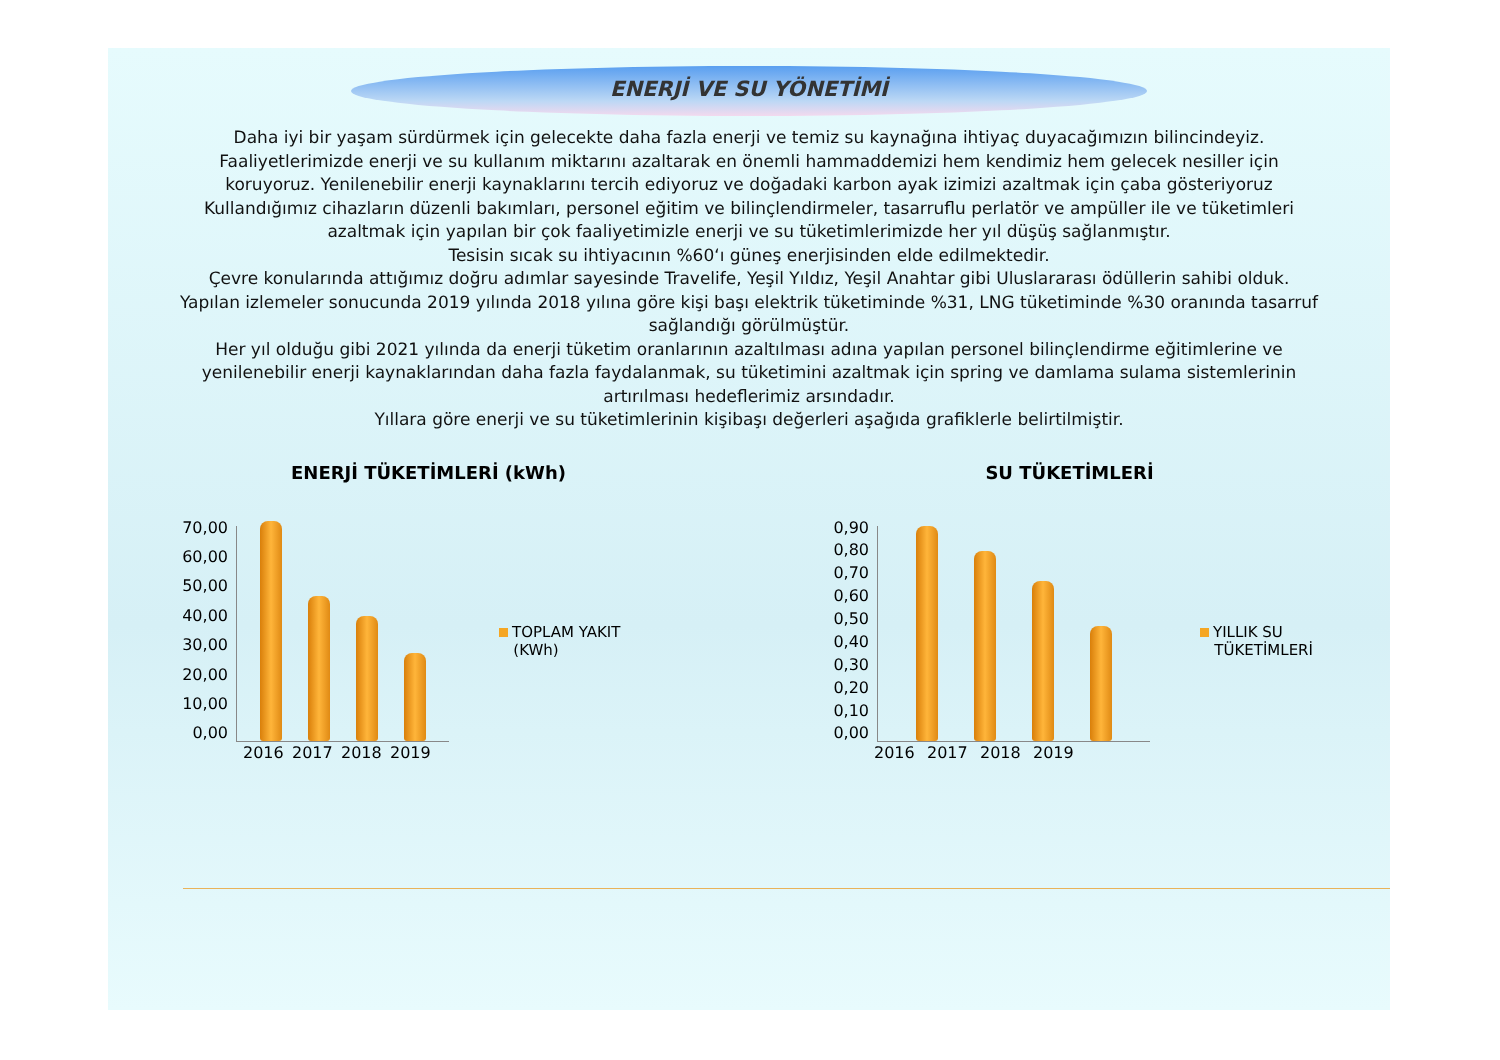ENERJİ VE SU YÖNETİMİ
Daha iyi bir yaşam sürdürmek için gelecekte daha fazla enerji ve temiz su kaynağına ihtiyaç duyacağımızın bilincindeyiz. Faaliyetlerimizde enerji ve su kullanım miktarını azaltarak en önemli hammaddemizi hem kendimiz hem gelecek nesiller için koruyoruz. Yenilenebilir enerji kaynaklarını tercih ediyoruz ve doğadaki karbon ayak izimizi azaltmak için çaba gösteriyoruz
Kullandığımız cihazların düzenli bakımları, personel eğitim ve bilinçlendirmeler, tasarruflu perlatör ve ampüller ile ve tüketimleri azaltmak için yapılan bir çok faaliyetimizle enerji ve su tüketimlerimizde her yıl düşüş sağlanmıştır.
Tesisin sıcak su ihtiyacının %60‘ı güneş enerjisinden elde edilmektedir.
Çevre konularında attığımız doğru adımlar sayesinde Travelife, Yeşil Yıldız, Yeşil Anahtar gibi Uluslararası ödüllerin sahibi olduk.
Yapılan izlemeler sonucunda 2019 yılında 2018 yılına göre kişi başı elektrik tüketiminde %31, LNG tüketiminde %30 oranında tasarruf sağlandığı görülmüştür.
Her yıl olduğu gibi 2021 yılında da enerji tüketim oranlarının azaltılması adına yapılan personel bilinçlendirme eğitimlerine ve yenilenebilir enerji kaynaklarından daha fazla faydalanmak, su tüketimini azaltmak için spring ve damlama sulama sistemlerinin artırılması hedeflerimiz arsındadır.
Yıllara göre enerji ve su tüketimlerinin kişibaşı değerleri aşağıda grafiklerle belirtilmiştir.
ENERJİ TÜKETİMLERİ (kWh)
70,00
60,00
50,00
40,00
30,00
20,00
10,00
0,00
TOPLAM YAKIT
(KWh)
2016 2017 2018 2019
SU TÜKETİMLERİ
0,90
0,80
0,70
0,60
0,50
0,40
0,30
0,20
0,10
0,00
YILLIK SU
TÜKETİMLERİ
2016 2017 2018 2019